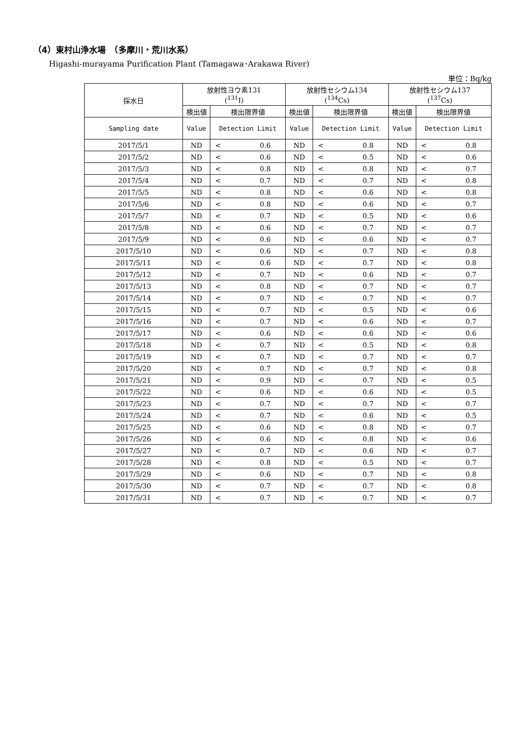（4）東村山浄水場　（多摩川・荒川水系）
Higashi-murayama Purification Plant (Tamagawa･Arakawa River)
単位：Bq/kg
| 採水日 | 放射性ヨウ素131 (<sup>131</sup>I) | | | 放射性セシウム134 (<sup>134</sup>Cs) | | | 放射性セシウム137 (<sup>137</sup>Cs) | | |
| --- | --- | --- | --- | --- | --- | --- | --- | --- | --- |
| | 検出値 | 検出限界値 | | 検出値 | 検出限界値 | | 検出値 | 検出限界値 | |
| Sampling date | Value | Detection Limit | | Value | Detection Limit | | Value | Detection Limit | |
| 2017/5/1 | ND | < | 0.6 | ND | < | 0.8 | ND | < | 0.8 |
| 2017/5/2 | ND | < | 0.6 | ND | < | 0.5 | ND | < | 0.6 |
| 2017/5/3 | ND | < | 0.8 | ND | < | 0.8 | ND | < | 0.7 |
| 2017/5/4 | ND | < | 0.7 | ND | < | 0.7 | ND | < | 0.8 |
| 2017/5/5 | ND | < | 0.8 | ND | < | 0.6 | ND | < | 0.8 |
| 2017/5/6 | ND | < | 0.8 | ND | < | 0.6 | ND | < | 0.7 |
| 2017/5/7 | ND | < | 0.7 | ND | < | 0.5 | ND | < | 0.6 |
| 2017/5/8 | ND | < | 0.6 | ND | < | 0.7 | ND | < | 0.7 |
| 2017/5/9 | ND | < | 0.6 | ND | < | 0.6 | ND | < | 0.7 |
| 2017/5/10 | ND | < | 0.6 | ND | < | 0.7 | ND | < | 0.8 |
| 2017/5/11 | ND | < | 0.6 | ND | < | 0.7 | ND | < | 0.8 |
| 2017/5/12 | ND | < | 0.7 | ND | < | 0.6 | ND | < | 0.7 |
| 2017/5/13 | ND | < | 0.8 | ND | < | 0.7 | ND | < | 0.7 |
| 2017/5/14 | ND | < | 0.7 | ND | < | 0.7 | ND | < | 0.7 |
| 2017/5/15 | ND | < | 0.7 | ND | < | 0.5 | ND | < | 0.6 |
| 2017/5/16 | ND | < | 0.7 | ND | < | 0.6 | ND | < | 0.7 |
| 2017/5/17 | ND | < | 0.6 | ND | < | 0.6 | ND | < | 0.6 |
| 2017/5/18 | ND | < | 0.7 | ND | < | 0.5 | ND | < | 0.8 |
| 2017/5/19 | ND | < | 0.7 | ND | < | 0.7 | ND | < | 0.7 |
| 2017/5/20 | ND | < | 0.7 | ND | < | 0.7 | ND | < | 0.8 |
| 2017/5/21 | ND | < | 0.9 | ND | < | 0.7 | ND | < | 0.5 |
| 2017/5/22 | ND | < | 0.6 | ND | < | 0.6 | ND | < | 0.5 |
| 2017/5/23 | ND | < | 0.7 | ND | < | 0.7 | ND | < | 0.7 |
| 2017/5/24 | ND | < | 0.7 | ND | < | 0.6 | ND | < | 0.5 |
| 2017/5/25 | ND | < | 0.6 | ND | < | 0.8 | ND | < | 0.7 |
| 2017/5/26 | ND | < | 0.6 | ND | < | 0.8 | ND | < | 0.6 |
| 2017/5/27 | ND | < | 0.7 | ND | < | 0.6 | ND | < | 0.7 |
| 2017/5/28 | ND | < | 0.8 | ND | < | 0.5 | ND | < | 0.7 |
| 2017/5/29 | ND | < | 0.6 | ND | < | 0.7 | ND | < | 0.8 |
| 2017/5/30 | ND | < | 0.7 | ND | < | 0.7 | ND | < | 0.8 |
| 2017/5/31 | ND | < | 0.7 | ND | < | 0.7 | ND | < | 0.7 |